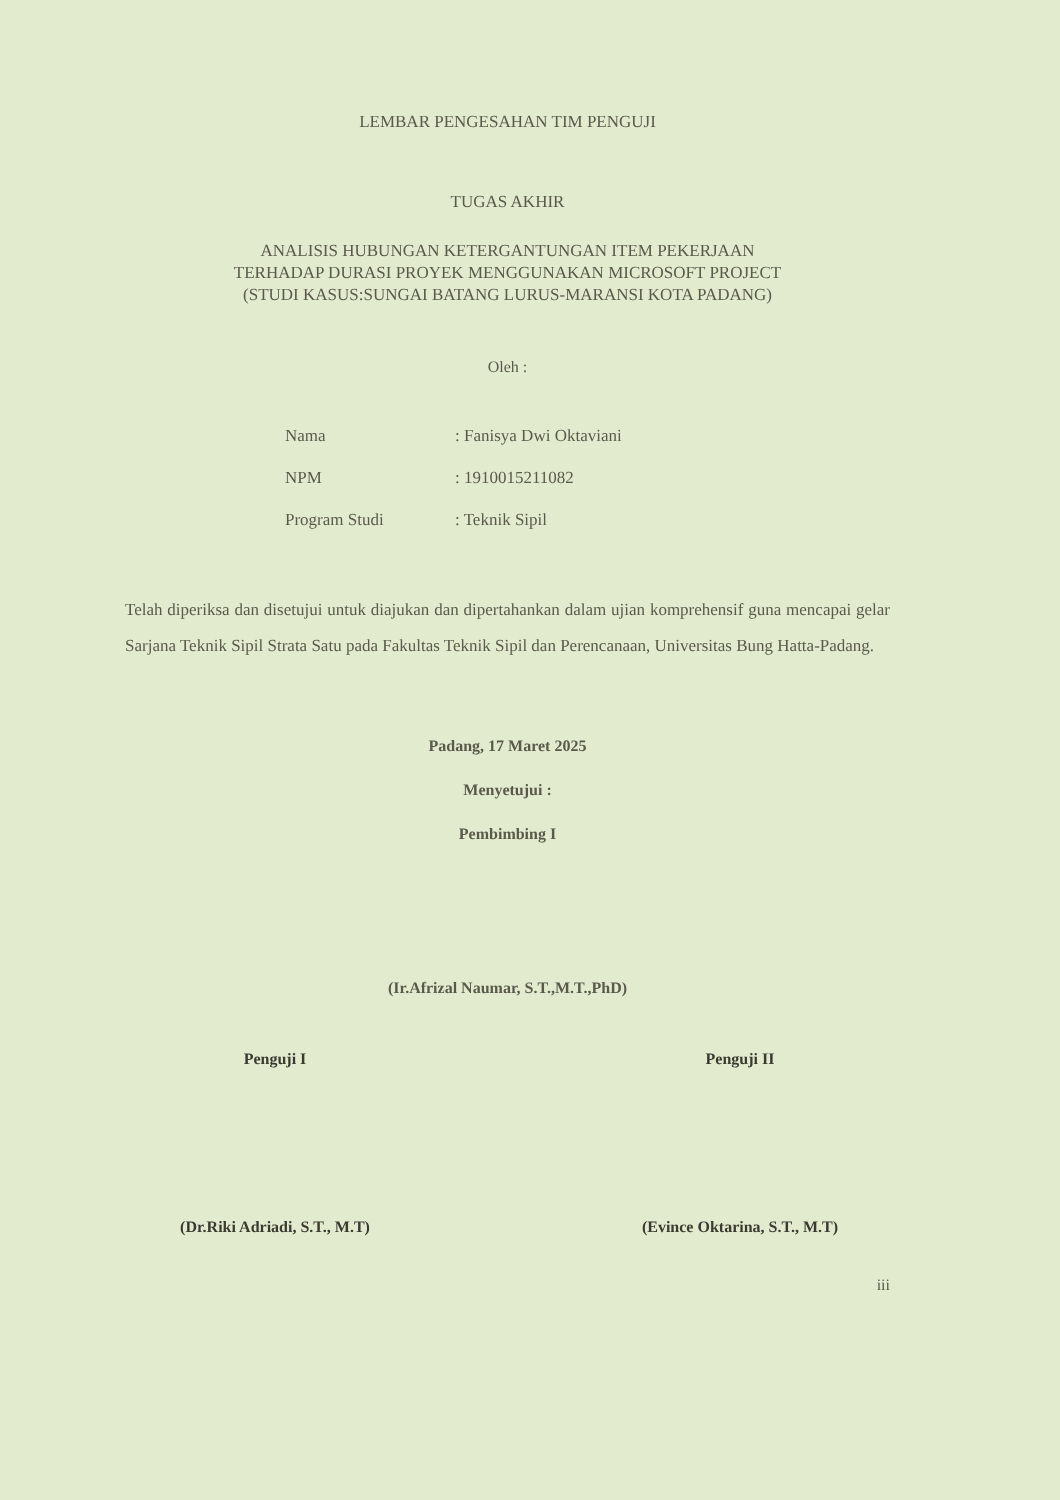LEMBAR PENGESAHAN TIM PENGUJI
TUGAS AKHIR
ANALISIS HUBUNGAN KETERGANTUNGAN ITEM PEKERJAAN
TERHADAP DURASI PROYEK MENGGUNAKAN MICROSOFT PROJECT
(STUDI KASUS:SUNGAI BATANG LURUS-MARANSI KOTA PADANG)
Oleh :
Nama: Fanisya Dwi Oktaviani
NPM: 1910015211082
Program Studi: Teknik Sipil
Telah diperiksa dan disetujui untuk diajukan dan dipertahankan dalam ujian komprehensif guna mencapai gelar Sarjana Teknik Sipil Strata Satu pada Fakultas Teknik Sipil dan Perencanaan, Universitas Bung Hatta-Padang.
Padang, 17 Maret 2025
Menyetujui :
Pembimbing I
(Ir.Afrizal Naumar, S.T.,M.T.,PhD)
Penguji I
(Dr.Riki Adriadi, S.T., M.T)
Penguji II
(Evince Oktarina, S.T., M.T)
iii